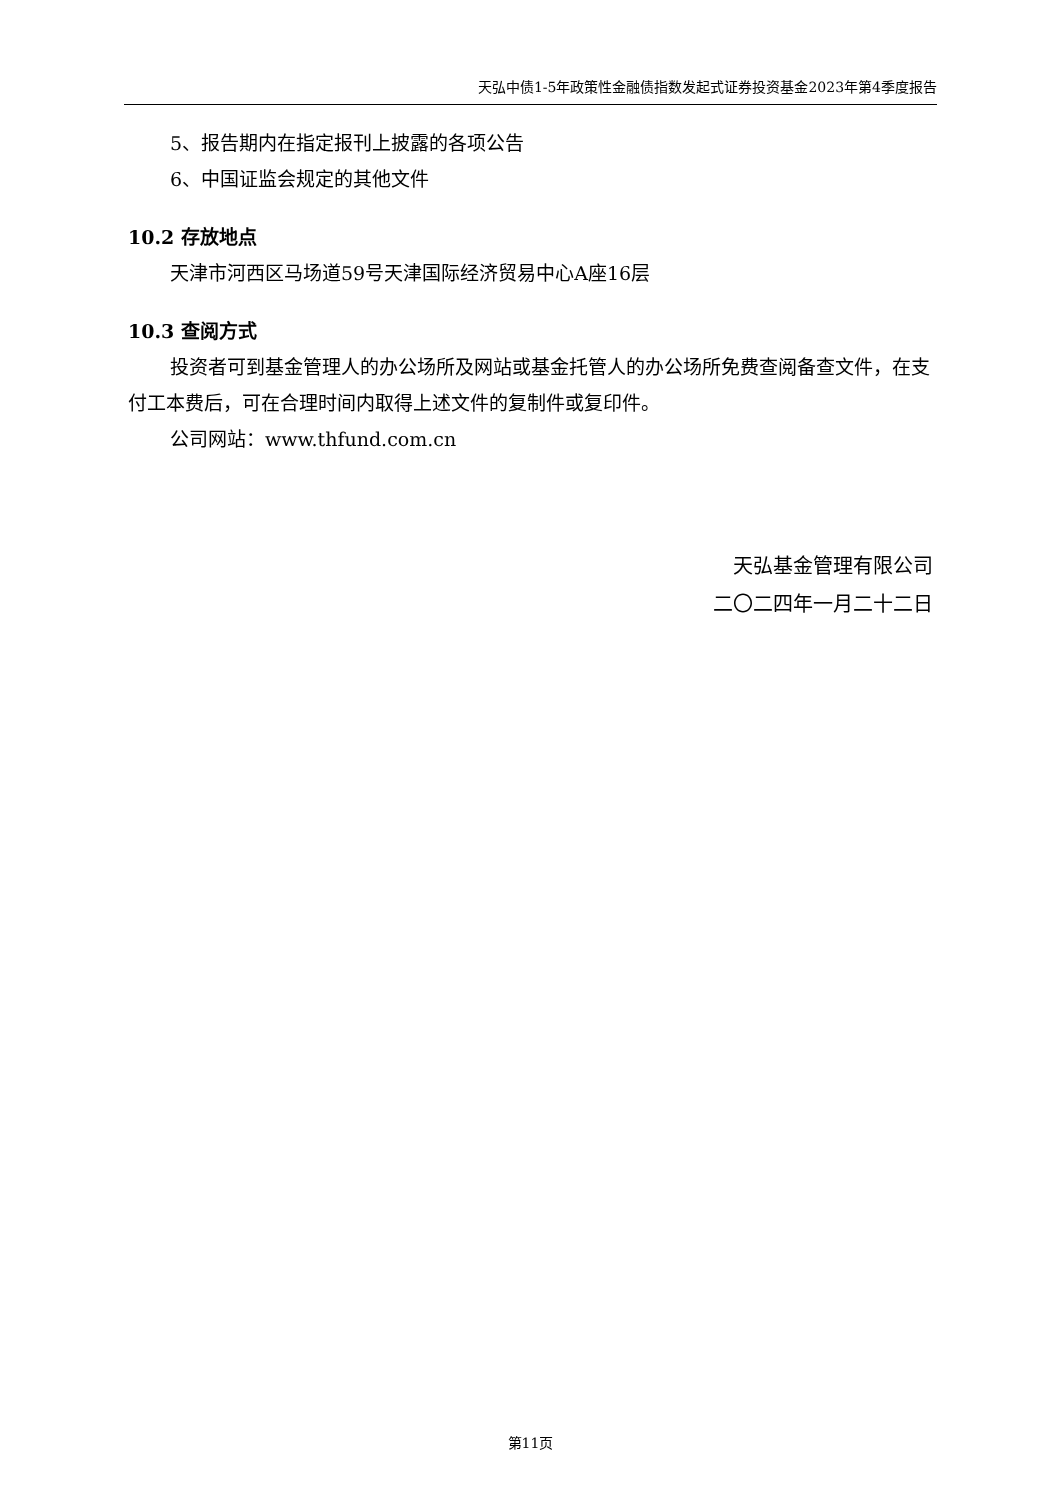天弘中债1-5年政策性金融债指数发起式证券投资基金2023年第4季度报告
5、报告期内在指定报刊上披露的各项公告
6、中国证监会规定的其他文件
10.2 存放地点
天津市河西区马场道59号天津国际经济贸易中心A座16层
10.3 查阅方式
投资者可到基金管理人的办公场所及网站或基金托管人的办公场所免费查阅备查文件，在支付工本费后，可在合理时间内取得上述文件的复制件或复印件。
公司网站：www.thfund.com.cn
天弘基金管理有限公司
二〇二四年一月二十二日
第11页